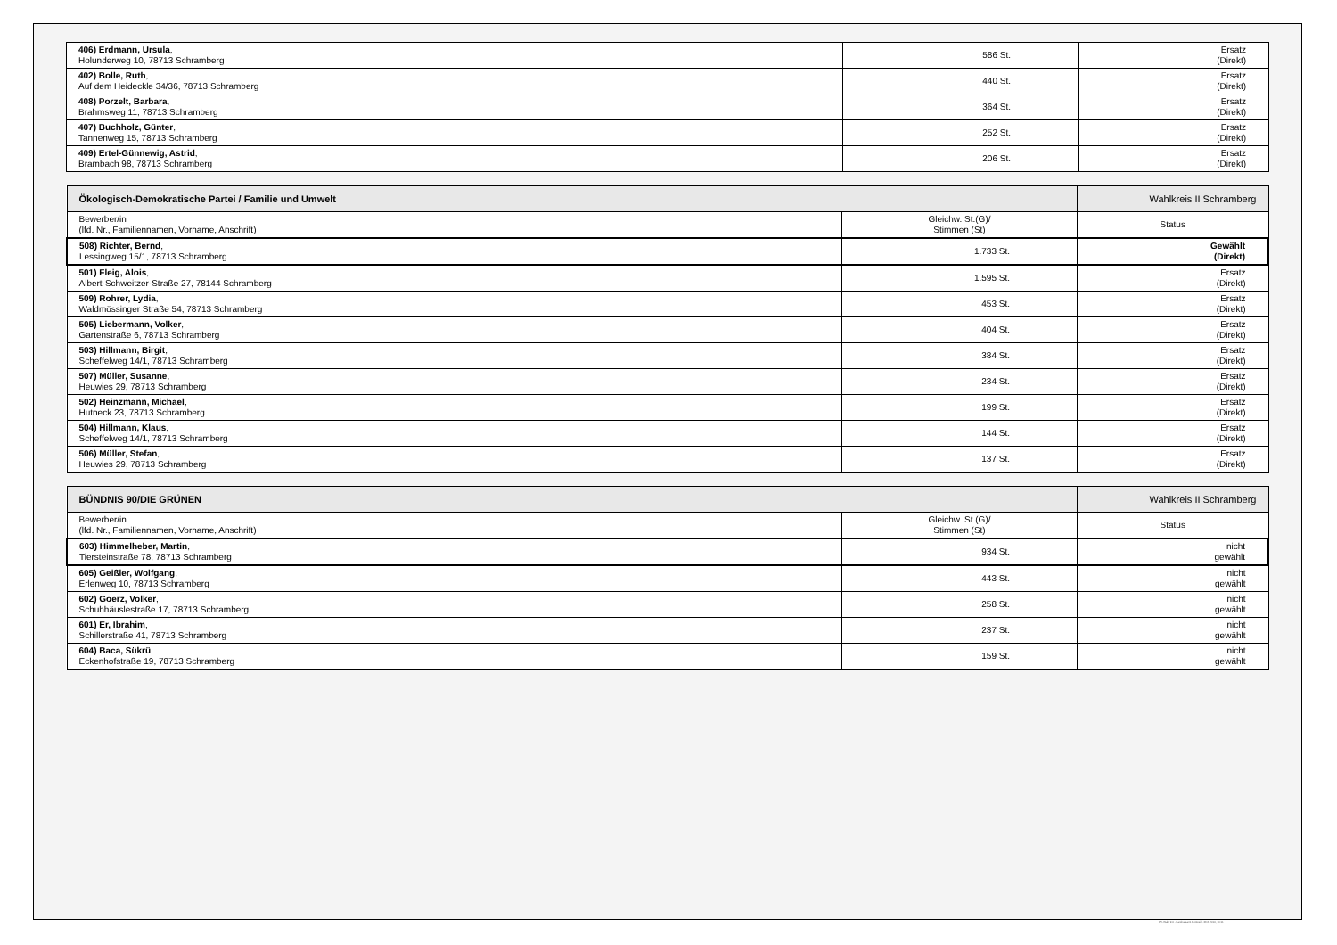| 406) Erdmann, Ursula , Holunderweg 10, 78713 Schramberg | 586 St. | Ersatz (Direkt) |
| 402) Bolle, Ruth , Auf dem Heideckle 34/36, 78713 Schramberg | 440 St. | Ersatz (Direkt) |
| 408) Porzelt, Barbara , Brahmsweg 11, 78713 Schramberg | 364 St. | Ersatz (Direkt) |
| 407) Buchholz, Günter , Tannenweg 15, 78713 Schramberg | 252 St. | Ersatz (Direkt) |
| 409) Ertel-Günnewig, Astrid , Brambach 98, 78713 Schramberg | 206 St. | Ersatz (Direkt) |
| Ökologisch-Demokratische Partei / Familie und Umwelt | | Wahlkreis II Schramberg |
| Bewerber/in (lfd. Nr., Familiennamen, Vorname, Anschrift) | Gleichw. St.(G)/ Stimmen (St) | Status |
| 508) Richter, Bernd , Lessingweg 15/1, 78713 Schramberg | 1.733 St. | Gewählt (Direkt) |
| 501) Fleig, Alois , Albert-Schweitzer-Straße 27, 78144 Schramberg | 1.595 St. | Ersatz (Direkt) |
| 509) Rohrer, Lydia , Waldmössinger Straße 54, 78713 Schramberg | 453 St. | Ersatz (Direkt) |
| 505) Liebermann, Volker , Gartenstraße 6, 78713 Schramberg | 404 St. | Ersatz (Direkt) |
| 503) Hillmann, Birgit , Scheffelweg 14/1, 78713 Schramberg | 384 St. | Ersatz (Direkt) |
| 507) Müller, Susanne , Heuwies 29, 78713 Schramberg | 234 St. | Ersatz (Direkt) |
| 502) Heinzmann, Michael , Hutneck 23, 78713 Schramberg | 199 St. | Ersatz (Direkt) |
| 504) Hillmann, Klaus , Scheffelweg 14/1, 78713 Schramberg | 144 St. | Ersatz (Direkt) |
| 506) Müller, Stefan , Heuwies 29, 78713 Schramberg | 137 St. | Ersatz (Direkt) |
| BÜNDNIS 90/DIE GRÜNEN | | Wahlkreis II Schramberg |
| Bewerber/in (lfd. Nr., Familiennamen, Vorname, Anschrift) | Gleichw. St.(G)/ Stimmen (St) | Status |
| 603) Himmelheber, Martin , Tiersteinstraße 78, 78713 Schramberg | 934 St. | nicht gewählt |
| 605) Geißler, Wolfgang , Erlenweg 10, 78713 Schramberg | 443 St. | nicht gewählt |
| 602) Goerz, Volker , Schuhhäuslestraße 17, 78713 Schramberg | 258 St. | nicht gewählt |
| 601) Er, Ibrahim , Schillerstraße 41, 78713 Schramberg | 237 St. | nicht gewählt |
| 604) Baca, Sükrü , Eckenhofstraße 19, 78713 Schramberg | 159 St. | nicht gewählt |
PC-Wahl 9.0 - Landratsamt Rottweil - 26.6.2014, 10:11